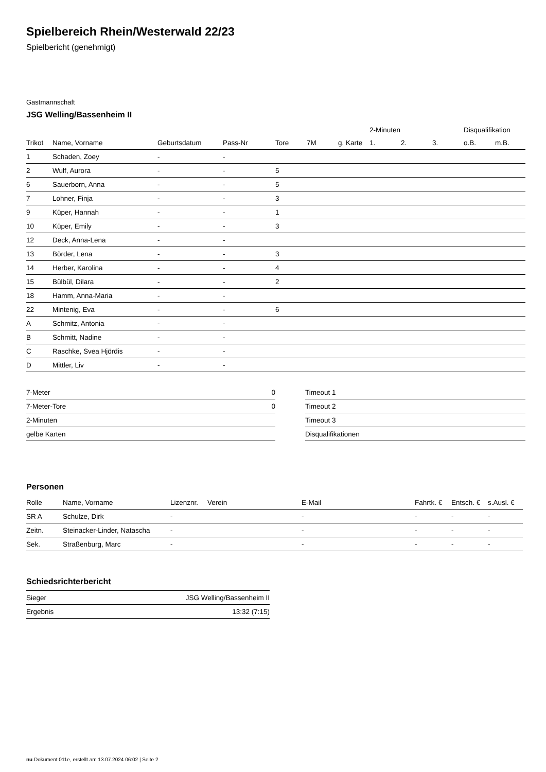Spielbereich Rhein/Westerwald 22/23
Spielbericht (genehmigt)
Gastmannschaft
JSG Welling/Bassenheim II
| | | | | | | | 2-Minuten | | | Disqualifikation | |
| --- | --- | --- | --- | --- | --- | --- | --- | --- | --- | --- | --- |
| Trikot | Name, Vorname | Geburtsdatum | Pass-Nr | Tore | 7M | g. Karte | 1. | 2. | 3. | o.B. | m.B. |
| 1 | Schaden, Zoey | - | - | | | | | | | | |
| 2 | Wulf, Aurora | - | - | 5 | | | | | | | |
| 6 | Sauerborn, Anna | - | - | 5 | | | | | | | |
| 7 | Lohner, Finja | - | - | 3 | | | | | | | |
| 9 | Küper, Hannah | - | - | 1 | | | | | | | |
| 10 | Küper, Emily | - | - | 3 | | | | | | | |
| 12 | Deck, Anna-Lena | - | - | | | | | | | | |
| 13 | Börder, Lena | - | - | 3 | | | | | | | |
| 14 | Herber, Karolina | - | - | 4 | | | | | | | |
| 15 | Bülbül, Dilara | - | - | 2 | | | | | | | |
| 18 | Hamm, Anna-Maria | - | - | | | | | | | | |
| 22 | Mintenig, Eva | - | - | 6 | | | | | | | |
| A | Schmitz, Antonia | - | - | | | | | | | | |
| B | Schmitt, Nadine | - | - | | | | | | | | |
| C | Raschke, Svea Hjördis | - | - | | | | | | | | |
| D | Mittler, Liv | - | - | | | | | | | | |
| 7-Meter | 0 |
| 7-Meter-Tore | 0 |
| 2-Minuten | |
| gelbe Karten | |
| Timeout 1 |
| Timeout 2 |
| Timeout 3 |
| Disqualifikationen |
Personen
| Rolle | Name, Vorname | Lizenznr. | Verein | E-Mail | Fahrtk. € | Entsch. € | s.Ausl. € |
| --- | --- | --- | --- | --- | --- | --- | --- |
| SR A | Schulze, Dirk | - | | - | - | - | - |
| Zeitn. | Steinacker-Linder, Natascha | - | | - | - | - | - |
| Sek. | Straßenburg, Marc | - | | - | - | - | - |
Schiedsrichterbericht
| Sieger | JSG Welling/Bassenheim II |
| Ergebnis | 13:32 (7:15) |
nu.Dokument 011e, erstellt am 13.07.2024 06:02 | Seite 2